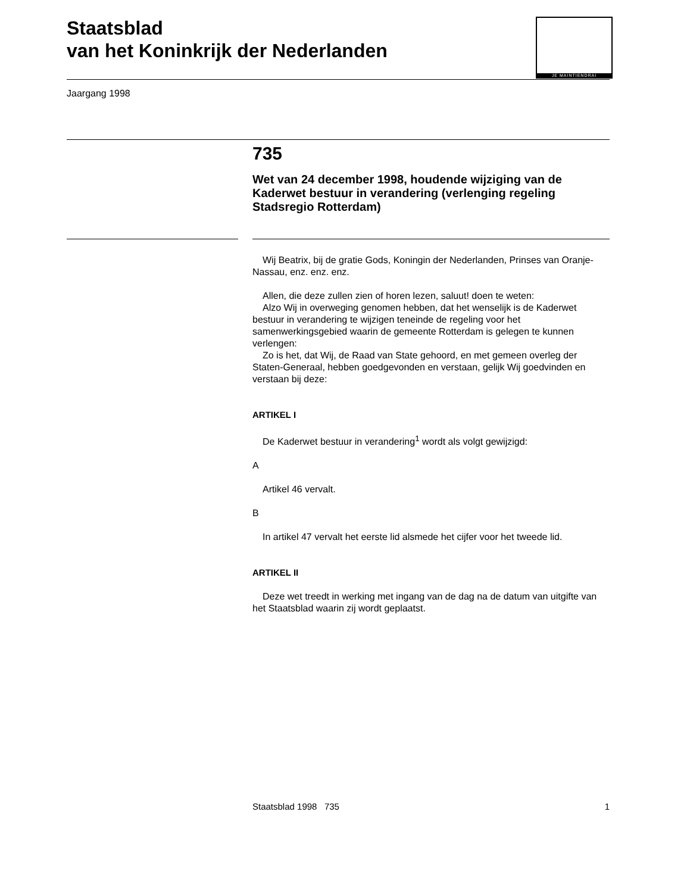Staatsblad
van het Koninkrijk der Nederlanden
JE MAINTIENDRAI
Jaargang 1998
735
Wet van 24 december 1998, houdende wijziging van de Kaderwet bestuur in verandering (verlenging regeling Stadsregio Rotterdam)
Wij Beatrix, bij de gratie Gods, Koningin der Nederlanden, Prinses van Oranje-Nassau, enz. enz. enz.
Allen, die deze zullen zien of horen lezen, saluut! doen te weten:
Alzo Wij in overweging genomen hebben, dat het wenselijk is de Kaderwet bestuur in verandering te wijzigen teneinde de regeling voor het samenwerkingsgebied waarin de gemeente Rotterdam is gelegen te kunnen verlengen:
Zo is het, dat Wij, de Raad van State gehoord, en met gemeen overleg der Staten-Generaal, hebben goedgevonden en verstaan, gelijk Wij goedvinden en verstaan bij deze:
ARTIKEL I
De Kaderwet bestuur in verandering<sup>1</sup> wordt als volgt gewijzigd:
A
Artikel 46 vervalt.
B
In artikel 47 vervalt het eerste lid alsmede het cijfer voor het tweede lid.
ARTIKEL II
Deze wet treedt in werking met ingang van de dag na de datum van uitgifte van het Staatsblad waarin zij wordt geplaatst.
Staatsblad 1998 735 1